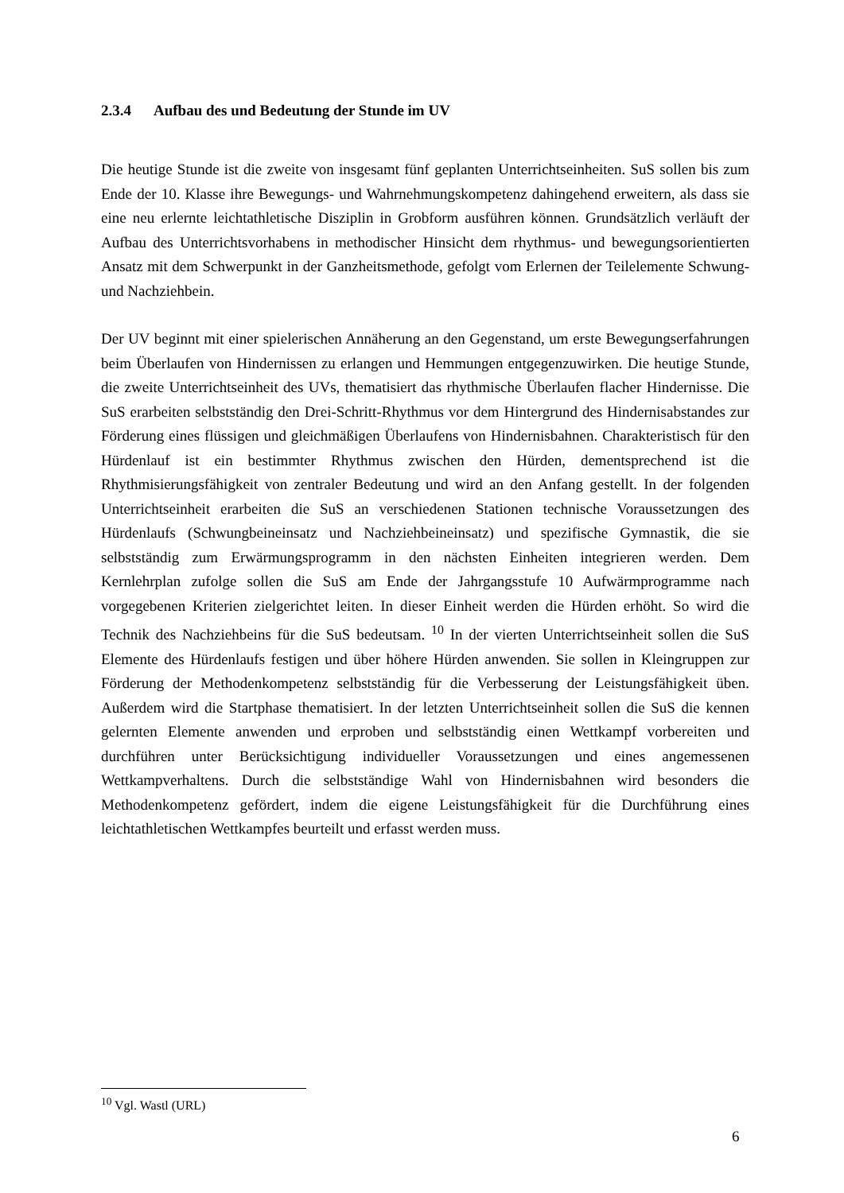2.3.4 Aufbau des und Bedeutung der Stunde im UV
Die heutige Stunde ist die zweite von insgesamt fünf geplanten Unterrichtseinheiten. SuS sollen bis zum Ende der 10. Klasse ihre Bewegungs- und Wahrnehmungskompetenz dahingehend erweitern, als dass sie eine neu erlernte leichtathletische Disziplin in Grobform ausführen können. Grundsätzlich verläuft der Aufbau des Unterrichtsvorhabens in methodischer Hinsicht dem rhythmus- und bewegungsorientierten Ansatz mit dem Schwerpunkt in der Ganzheitsmethode, gefolgt vom Erlernen der Teilelemente Schwung- und Nachziehbein.
Der UV beginnt mit einer spielerischen Annäherung an den Gegenstand, um erste Bewegungserfahrungen beim Überlaufen von Hindernissen zu erlangen und Hemmungen entgegenzuwirken. Die heutige Stunde, die zweite Unterrichtseinheit des UVs, thematisiert das rhythmische Überlaufen flacher Hindernisse. Die SuS erarbeiten selbstständig den Drei-Schritt-Rhythmus vor dem Hintergrund des Hindernisabstandes zur Förderung eines flüssigen und gleichmäßigen Überlaufens von Hindernisbahnen. Charakteristisch für den Hürdenlauf ist ein bestimmter Rhythmus zwischen den Hürden, dementsprechend ist die Rhythmisierungsfähigkeit von zentraler Bedeutung und wird an den Anfang gestellt. In der folgenden Unterrichtseinheit erarbeiten die SuS an verschiedenen Stationen technische Voraussetzungen des Hürdenlaufs (Schwungbeineinsatz und Nachziehbeineinsatz) und spezifische Gymnastik, die sie selbstständig zum Erwärmungsprogramm in den nächsten Einheiten integrieren werden. Dem Kernlehrplan zufolge sollen die SuS am Ende der Jahrgangsstufe 10 Aufwärmprogramme nach vorgegebenen Kriterien zielgerichtet leiten. In dieser Einheit werden die Hürden erhöht. So wird die Technik des Nachziehbeins für die SuS bedeutsam. <sup>10</sup> In der vierten Unterrichtseinheit sollen die SuS Elemente des Hürdenlaufs festigen und über höhere Hürden anwenden. Sie sollen in Kleingruppen zur Förderung der Methodenkompetenz selbstständig für die Verbesserung der Leistungsfähigkeit üben. Außerdem wird die Startphase thematisiert. In der letzten Unterrichtseinheit sollen die SuS die kennen gelernten Elemente anwenden und erproben und selbstständig einen Wettkampf vorbereiten und durchführen unter Berücksichtigung individueller Voraussetzungen und eines angemessenen Wettkampverhaltens. Durch die selbstständige Wahl von Hindernisbahnen wird besonders die Methodenkompetenz gefördert, indem die eigene Leistungsfähigkeit für die Durchführung eines leichtathletischen Wettkampfes beurteilt und erfasst werden muss.
<sup>10</sup> Vgl. Wastl (URL)
6